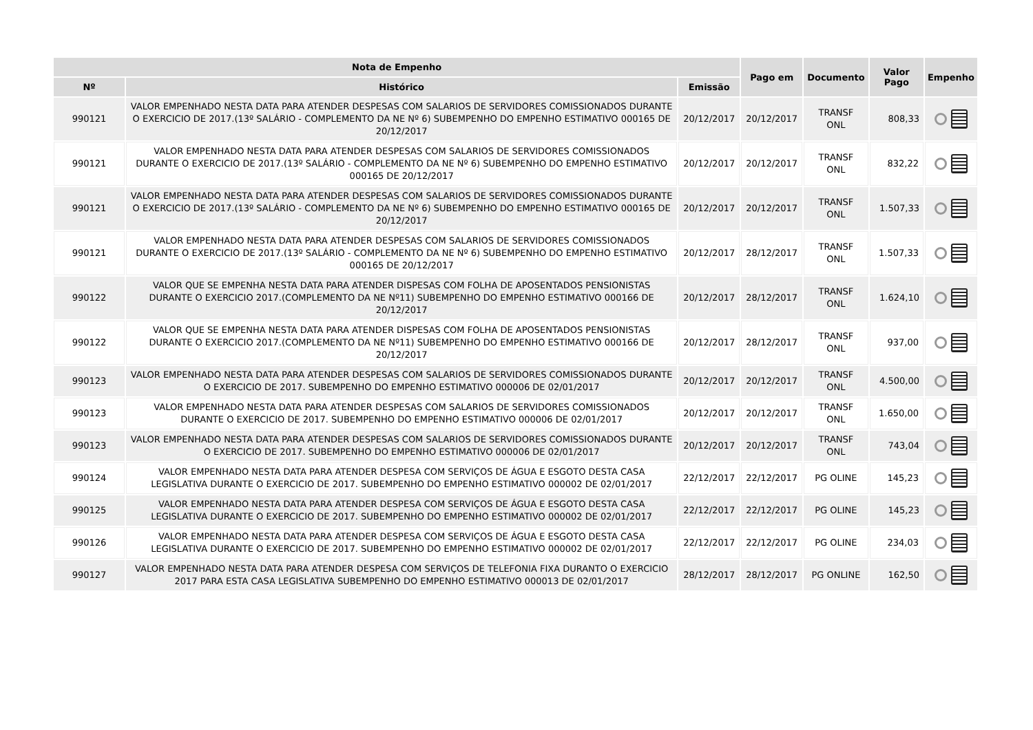| Nota de Empenho | | | Pago em | Documento | Valor Pago | Empenho |
| --- | --- | --- | --- | --- | --- | --- |
| Nº | Histórico | Emissão | | | | |
| 990121 | VALOR EMPENHADO NESTA DATA PARA ATENDER DESPESAS COM SALARIOS DE SERVIDORES COMISSIONADOS DURANTE O EXERCICIO DE 2017.(13º SALÁRIO - COMPLEMENTO DA NE Nº 6) SUBEMPENHO DO EMPENHO ESTIMATIVO 000165 DE 20/12/2017 | 20/12/2017 | 20/12/2017 | TRANSF ONL | 808,33 | |
| 990121 | VALOR EMPENHADO NESTA DATA PARA ATENDER DESPESAS COM SALARIOS DE SERVIDORES COMISSIONADOS DURANTE O EXERCICIO DE 2017.(13º SALÁRIO - COMPLEMENTO DA NE Nº 6) SUBEMPENHO DO EMPENHO ESTIMATIVO 000165 DE 20/12/2017 | 20/12/2017 | 20/12/2017 | TRANSF ONL | 832,22 | |
| 990121 | VALOR EMPENHADO NESTA DATA PARA ATENDER DESPESAS COM SALARIOS DE SERVIDORES COMISSIONADOS DURANTE O EXERCICIO DE 2017.(13º SALÁRIO - COMPLEMENTO DA NE Nº 6) SUBEMPENHO DO EMPENHO ESTIMATIVO 000165 DE 20/12/2017 | 20/12/2017 | 20/12/2017 | TRANSF ONL | 1.507,33 | |
| 990121 | VALOR EMPENHADO NESTA DATA PARA ATENDER DESPESAS COM SALARIOS DE SERVIDORES COMISSIONADOS DURANTE O EXERCICIO DE 2017.(13º SALÁRIO - COMPLEMENTO DA NE Nº 6) SUBEMPENHO DO EMPENHO ESTIMATIVO 000165 DE 20/12/2017 | 20/12/2017 | 28/12/2017 | TRANSF ONL | 1.507,33 | |
| 990122 | VALOR QUE SE EMPENHA NESTA DATA PARA ATENDER DISPESAS COM FOLHA DE APOSENTADOS PENSIONISTAS DURANTE O EXERCICIO 2017.(COMPLEMENTO DA NE Nº11) SUBEMPENHO DO EMPENHO ESTIMATIVO 000166 DE 20/12/2017 | 20/12/2017 | 28/12/2017 | TRANSF ONL | 1.624,10 | |
| 990122 | VALOR QUE SE EMPENHA NESTA DATA PARA ATENDER DISPESAS COM FOLHA DE APOSENTADOS PENSIONISTAS DURANTE O EXERCICIO 2017.(COMPLEMENTO DA NE Nº11) SUBEMPENHO DO EMPENHO ESTIMATIVO 000166 DE 20/12/2017 | 20/12/2017 | 28/12/2017 | TRANSF ONL | 937,00 | |
| 990123 | VALOR EMPENHADO NESTA DATA PARA ATENDER DESPESAS COM SALARIOS DE SERVIDORES COMISSIONADOS DURANTE O EXERCICIO DE 2017. SUBEMPENHO DO EMPENHO ESTIMATIVO 000006 DE 02/01/2017 | 20/12/2017 | 20/12/2017 | TRANSF ONL | 4.500,00 | |
| 990123 | VALOR EMPENHADO NESTA DATA PARA ATENDER DESPESAS COM SALARIOS DE SERVIDORES COMISSIONADOS DURANTE O EXERCICIO DE 2017. SUBEMPENHO DO EMPENHO ESTIMATIVO 000006 DE 02/01/2017 | 20/12/2017 | 20/12/2017 | TRANSF ONL | 1.650,00 | |
| 990123 | VALOR EMPENHADO NESTA DATA PARA ATENDER DESPESAS COM SALARIOS DE SERVIDORES COMISSIONADOS DURANTE O EXERCICIO DE 2017. SUBEMPENHO DO EMPENHO ESTIMATIVO 000006 DE 02/01/2017 | 20/12/2017 | 20/12/2017 | TRANSF ONL | 743,04 | |
| 990124 | VALOR EMPENHADO NESTA DATA PARA ATENDER DESPESA COM SERVIÇOS DE ÁGUA E ESGOTO DESTA CASA LEGISLATIVA DURANTE O EXERCICIO DE 2017. SUBEMPENHO DO EMPENHO ESTIMATIVO 000002 DE 02/01/2017 | 22/12/2017 | 22/12/2017 | PG OLINE | 145,23 | |
| 990125 | VALOR EMPENHADO NESTA DATA PARA ATENDER DESPESA COM SERVIÇOS DE ÁGUA E ESGOTO DESTA CASA LEGISLATIVA DURANTE O EXERCICIO DE 2017. SUBEMPENHO DO EMPENHO ESTIMATIVO 000002 DE 02/01/2017 | 22/12/2017 | 22/12/2017 | PG OLINE | 145,23 | |
| 990126 | VALOR EMPENHADO NESTA DATA PARA ATENDER DESPESA COM SERVIÇOS DE ÁGUA E ESGOTO DESTA CASA LEGISLATIVA DURANTE O EXERCICIO DE 2017. SUBEMPENHO DO EMPENHO ESTIMATIVO 000002 DE 02/01/2017 | 22/12/2017 | 22/12/2017 | PG OLINE | 234,03 | |
| 990127 | VALOR EMPENHADO NESTA DATA PARA ATENDER DESPESA COM SERVIÇOS DE TELEFONIA FIXA DURANTO O EXERCICIO 2017 PARA ESTA CASA LEGISLATIVA SUBEMPENHO DO EMPENHO ESTIMATIVO 000013 DE 02/01/2017 | 28/12/2017 | 28/12/2017 | PG ONLINE | 162,50 | |